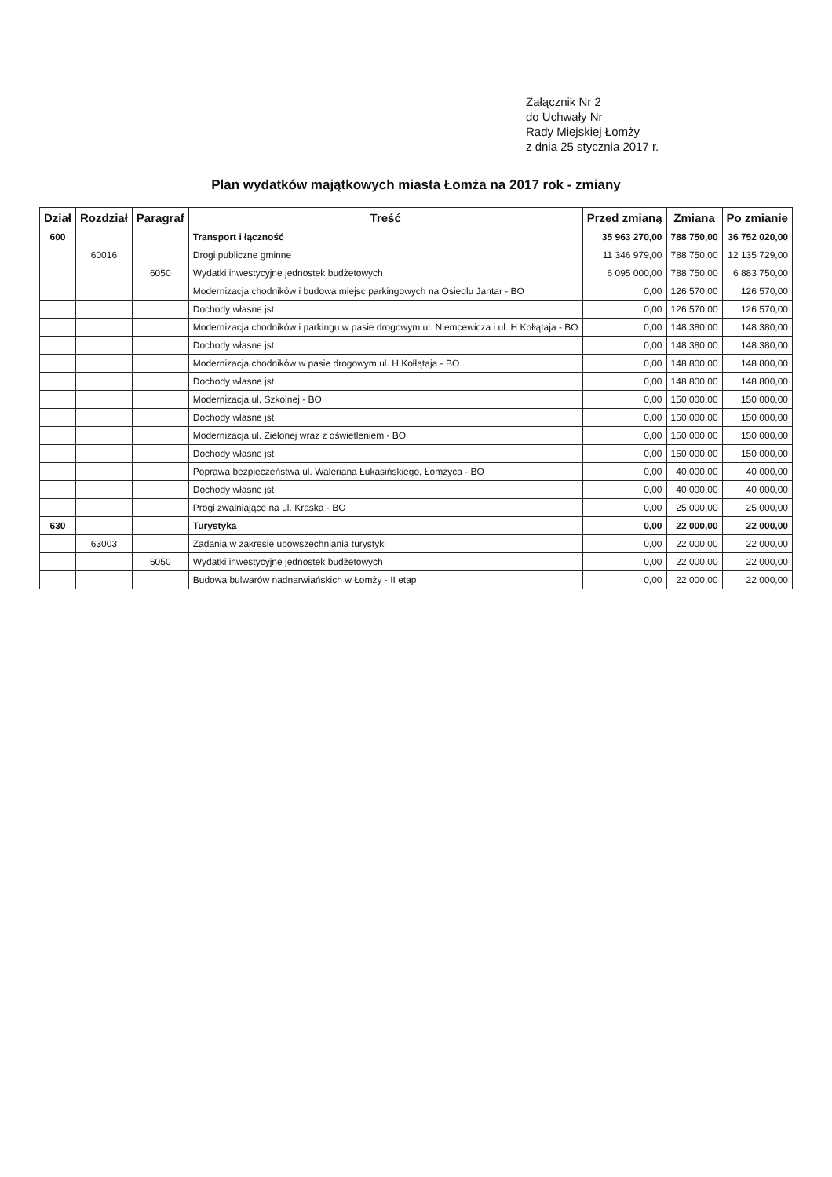Załącznik Nr 2
do Uchwały Nr
Rady Miejskiej Łomży
z dnia 25 stycznia 2017 r.
Plan wydatków majątkowych miasta Łomża na 2017 rok - zmiany
| Dział | Rozdział | Paragraf | Treść | Przed zmianą | Zmiana | Po zmianie |
| --- | --- | --- | --- | --- | --- | --- |
| 600 | | | Transport i łączność | 35 963 270,00 | 788 750,00 | 36 752 020,00 |
| | 60016 | | Drogi publiczne gminne | 11 346 979,00 | 788 750,00 | 12 135 729,00 |
| | | 6050 | Wydatki inwestycyjne jednostek budżetowych | 6 095 000,00 | 788 750,00 | 6 883 750,00 |
| | | | Modernizacja chodników i budowa miejsc parkingowych na Osiedlu Jantar - BO | 0,00 | 126 570,00 | 126 570,00 |
| | | | Dochody własne jst | 0,00 | 126 570,00 | 126 570,00 |
| | | | Modernizacja chodników i parkingu w pasie drogowym ul. Niemcewicza i ul. H Kołłątaja - BO | 0,00 | 148 380,00 | 148 380,00 |
| | | | Dochody własne jst | 0,00 | 148 380,00 | 148 380,00 |
| | | | Modernizacja chodników w pasie drogowym ul. H Kołłątaja - BO | 0,00 | 148 800,00 | 148 800,00 |
| | | | Dochody własne jst | 0,00 | 148 800,00 | 148 800,00 |
| | | | Modernizacja ul. Szkolnej - BO | 0,00 | 150 000,00 | 150 000,00 |
| | | | Dochody własne jst | 0,00 | 150 000,00 | 150 000,00 |
| | | | Modernizacja ul. Zielonej wraz z oświetleniem - BO | 0,00 | 150 000,00 | 150 000,00 |
| | | | Dochody własne jst | 0,00 | 150 000,00 | 150 000,00 |
| | | | Poprawa bezpieczeństwa ul. Waleriana Łukasińskiego, Łomżyca - BO | 0,00 | 40 000,00 | 40 000,00 |
| | | | Dochody własne jst | 0,00 | 40 000,00 | 40 000,00 |
| | | | Progi zwalniające na ul. Kraska - BO | 0,00 | 25 000,00 | 25 000,00 |
| 630 | | | Turystyka | 0,00 | 22 000,00 | 22 000,00 |
| | 63003 | | Zadania w zakresie upowszechniania turystyki | 0,00 | 22 000,00 | 22 000,00 |
| | | 6050 | Wydatki inwestycyjne jednostek budżetowych | 0,00 | 22 000,00 | 22 000,00 |
| | | | Budowa bulwarów nadnarwiańskich w Łomży - II etap | 0,00 | 22 000,00 | 22 000,00 |